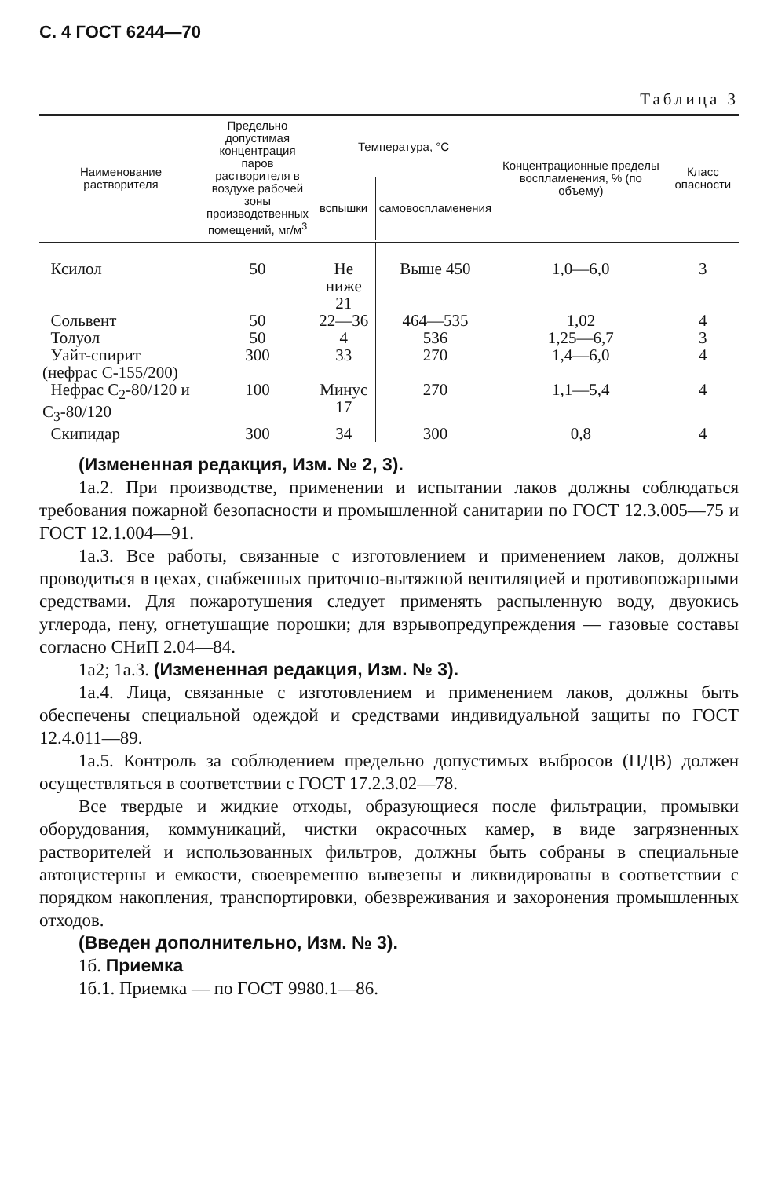С. 4 ГОСТ 6244—70
Таблица 3
| Наименование растворителя | Предельно допустимая концентрация паров растворителя в воздухе рабочей зоны производственных помещений, мг/м<sup>3</sup> | Температура, °С | | Концентрационные пределы воспламенения, % (по объему) | Класс опасности |
| --- | --- | --- | --- | --- | --- |
| | | вспышки | самовоспламенения | | |
| Ксилол | 50 | Не ниже 21 | Выше 450 | 1,0—6,0 | 3 |
| Сольвент | 50 | 22—36 | 464—535 | 1,02 | 4 |
| Толуол | 50 | 4 | 536 | 1,25—6,7 | 3 |
| Уайт-спирит (нефрас С-155/200) | 300 | 33 | 270 | 1,4—6,0 | 4 |
| Нефрас С<sub>2</sub>-80/120 и С<sub>3</sub>-80/120 | 100 | Минус 17 | 270 | 1,1—5,4 | 4 |
| Скипидар | 300 | 34 | 300 | 0,8 | 4 |
(Измененная редакция, Изм. № 2, 3).
1а.2. При производстве, применении и испытании лаков должны соблюдаться требования пожарной безопасности и промышленной санитарии по ГОСТ 12.3.005—75 и ГОСТ 12.1.004—91.
1а.3. Все работы, связанные с изготовлением и применением лаков, должны проводиться в цехах, снабженных приточно-вытяжной вентиляцией и противопожарными средствами. Для пожаротушения следует применять распыленную воду, двуокись углерода, пену, огнетушащие порошки; для взрывопредупреждения — газовые составы согласно СНиП 2.04—84.
1а2; 1а.3. (Измененная редакция, Изм. № 3).
1а.4. Лица, связанные с изготовлением и применением лаков, должны быть обеспечены специальной одеждой и средствами индивидуальной защиты по ГОСТ 12.4.011—89.
1а.5. Контроль за соблюдением предельно допустимых выбросов (ПДВ) должен осуществляться в соответствии с ГОСТ 17.2.3.02—78.
Все твердые и жидкие отходы, образующиеся после фильтрации, промывки оборудования, коммуникаций, чистки окрасочных камер, в виде загрязненных растворителей и использованных фильтров, должны быть собраны в специальные автоцистерны и емкости, своевременно вывезены и ликвидированы в соответствии с порядком накопления, транспортировки, обезвреживания и захоронения промышленных отходов.
(Введен дополнительно, Изм. № 3).
1б. Приемка
1б.1. Приемка — по ГОСТ 9980.1—86.